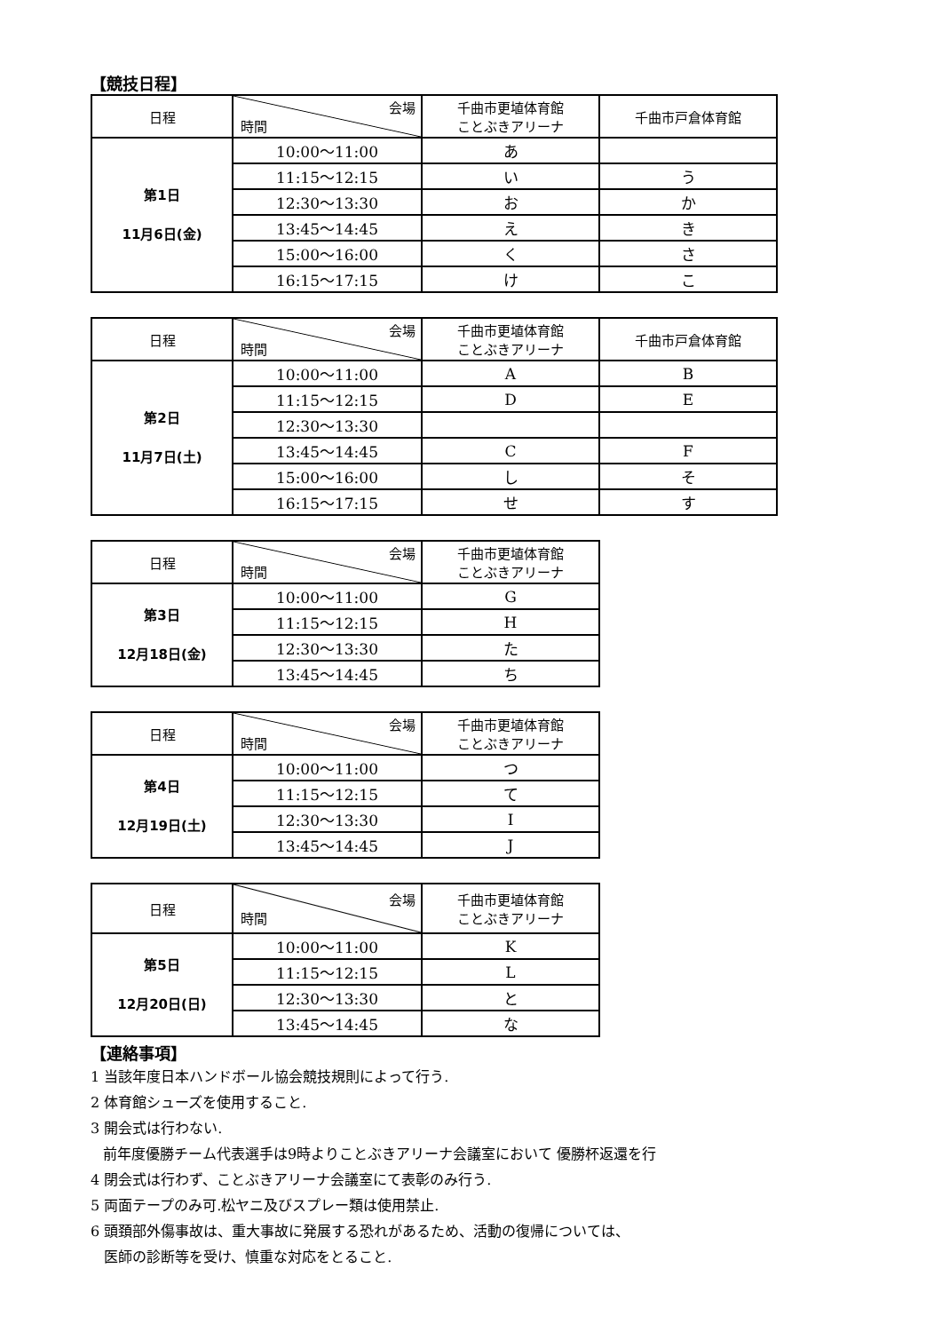【競技日程】
| 日程 | 会場 時間 | 千曲市更埴体育館 ことぶきアリーナ | 千曲市戸倉体育館 |
| --- | --- | --- | --- |
| 第1日 11月6日(金) | 10:00～11:00 | あ | |
| | 11:15～12:15 | い | う |
| | 12:30～13:30 | お | か |
| | 13:45～14:45 | え | き |
| | 15:00～16:00 | く | さ |
| | 16:15～17:15 | け | こ |
| 日程 | 会場 時間 | 千曲市更埴体育館 ことぶきアリーナ | 千曲市戸倉体育館 |
| --- | --- | --- | --- |
| 第2日 11月7日(土) | 10:00～11:00 | A | B |
| | 11:15～12:15 | D | E |
| | 12:30～13:30 | | |
| | 13:45～14:45 | C | F |
| | 15:00～16:00 | し | そ |
| | 16:15～17:15 | せ | す |
| 日程 | 会場 時間 | 千曲市更埴体育館 ことぶきアリーナ |
| --- | --- | --- |
| 第3日 12月18日(金) | 10:00～11:00 | G |
| | 11:15～12:15 | H |
| | 12:30～13:30 | た |
| | 13:45～14:45 | ち |
| 日程 | 会場 時間 | 千曲市更埴体育館 ことぶきアリーナ |
| --- | --- | --- |
| 第4日 12月19日(土) | 10:00～11:00 | つ |
| | 11:15～12:15 | て |
| | 12:30～13:30 | I |
| | 13:45～14:45 | J |
| 日程 | 会場 時間 | 千曲市更埴体育館 ことぶきアリーナ |
| --- | --- | --- |
| 第5日 12月20日(日) | 10:00～11:00 | K |
| | 11:15～12:15 | L |
| | 12:30～13:30 | と |
| | 13:45～14:45 | な |
【連絡事項】
1 当該年度日本ハンドボール協会競技規則によって行う.
2 体育館シューズを使用すること.
3 開会式は行わない.
前年度優勝チーム代表選手は9時よりことぶきアリーナ会議室において 優勝杯返還を行
4 閉会式は行わず、ことぶきアリーナ会議室にて表彰のみ行う.
5 両面テープのみ可.松ヤニ及びスプレー類は使用禁止.
6 頭頚部外傷事故は、重大事故に発展する恐れがあるため、活動の復帰については、
医師の診断等を受け、慎重な対応をとること.